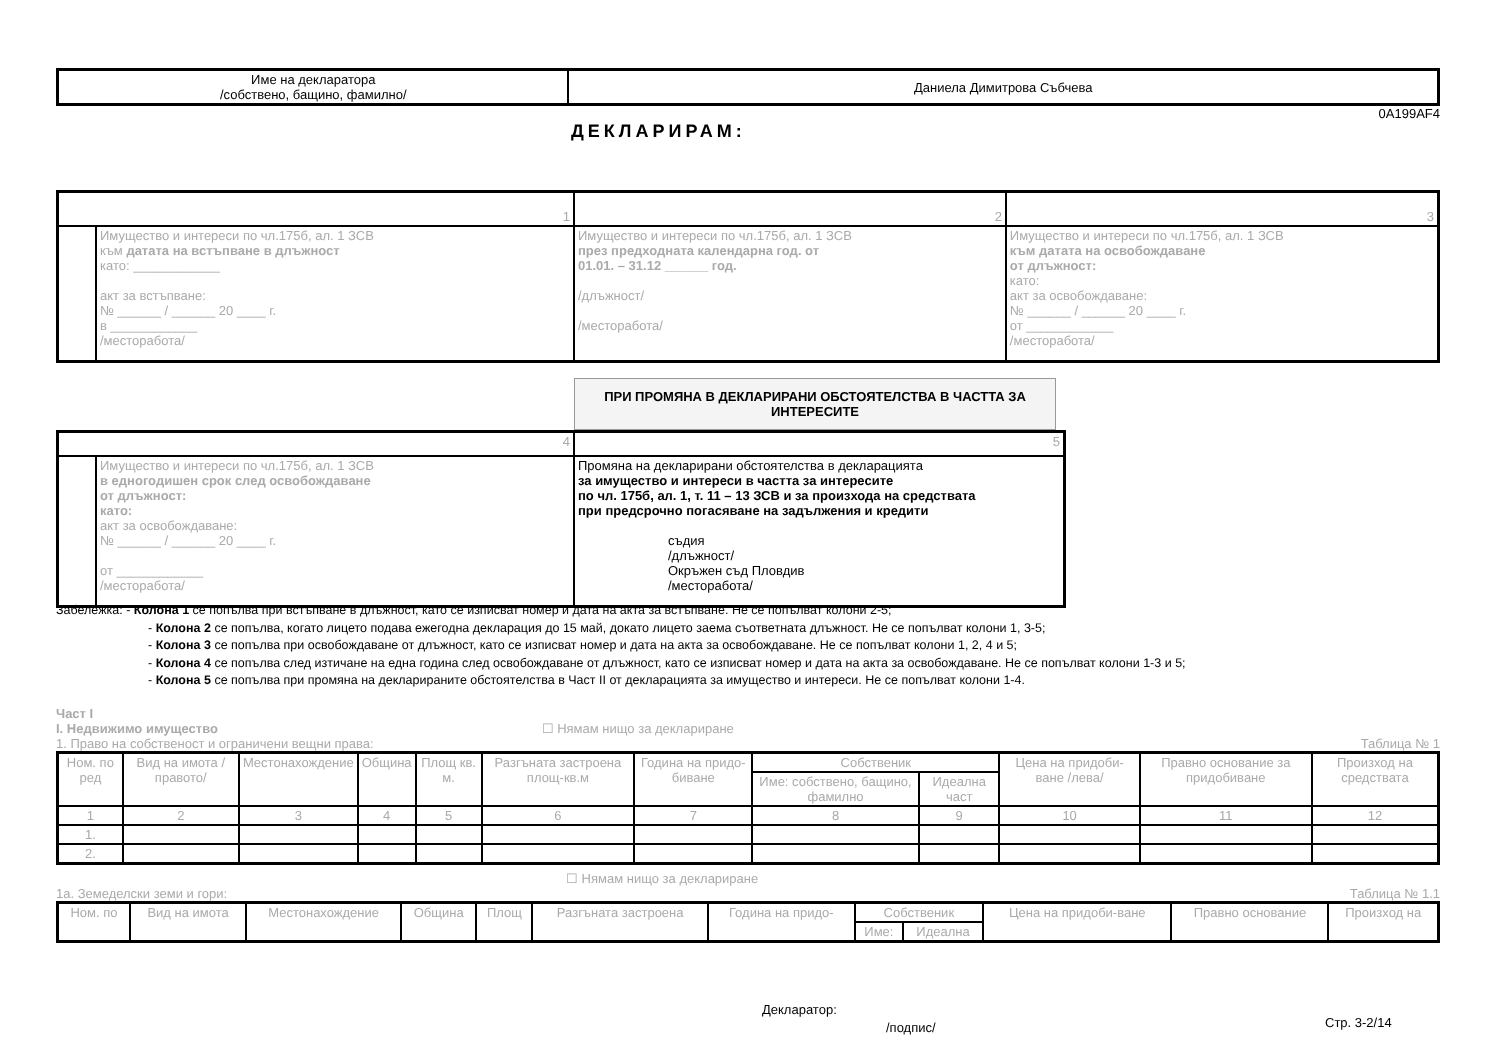| Име на декларатора /собствено, бащино, фамилно/ | Даниела Димитрова Събчева |
0A199AF4
ДЕКЛАРИРАМ:
| 1 | | 2 | 3 |
| | Имущество и интереси по чл.175б, ал. 1 ЗСВ към датата на встъпване в длъжност като: ____________ акт за встъпване: № ______ / ______ 20 ____ г. в ____________ /месторабота/ | Имущество и интереси по чл.175б, ал. 1 ЗСВ през предходната календарна год. от 01.01. – 31.12 ______ год. /длъжност/ /месторабота/ | Имущество и интереси по чл.175б, ал. 1 ЗСВ към датата на освобождаване от длъжност: като: акт за освобождаване: № ______ / ______ 20 ____ г. от ____________ /месторабота/ |
ПРИ ПРОМЯНА В ДЕКЛАРИРАНИ ОБСТОЯТЕЛСТВА В ЧАСТТА ЗА ИНТЕРЕСИТЕ
| 4 | | 5 |
| | Имущество и интереси по чл.175б, ал. 1 ЗСВ в едногодишен срок след освобождаване от длъжност: като: акт за освобождаване: № ______ / ______ 20 ____ г. от ____________ /месторабота/ | Промяна на декларирани обстоятелства в декларацията за имущество и интереси в частта за интересите по чл. 175б, ал. 1, т. 11 – 13 ЗСВ и за произхода на средствата при предсрочно погасяване на задължения и кредити съдия /длъжност/ Окръжен съд Пловдив /месторабота/ |
Забележка: - Колона 1 се попълва при встъпване в длъжност, като се изписват номер и дата на акта за встъпване. Не се попълват колони 2-5;
- Колона 2 се попълва, когато лицето подава ежегодна декларация до 15 май, докато лицето заема съответната длъжност. Не се попълват колони 1, 3-5;
- Колона 3 се попълва при освобождаване от длъжност, като се изписват номер и дата на акта за освобождаване. Не се попълват колони 1, 2, 4 и 5;
- Колона 4 се попълва след изтичане на една година след освобождаване от длъжност, като се изписват номер и дата на акта за освобождаване. Не се попълват колони 1-3 и 5;
- Колона 5 се попълва при промяна на декларираните обстоятелства в Част II от декларацията за имущество и интереси. Не се попълват колони 1-4.
Част I
I. Недвижимо имущество ☐ Нямам нищо за деклариране
1. Право на собственост и ограничени вещни права: Таблица № 1
| Ном. по ред | Вид на имота /правото/ | Местонахождение | Община | Площ кв. м. | Разгъната застроена площ-кв.м | Година на придо-биване | Собственик | | Цена на придоби-ване /лева/ | Правно основание за придобиване | Произход на средствата |
| --- | --- | --- | --- | --- | --- | --- | --- | --- | --- | --- | --- |
| | | | | | | | Име: собствено, бащино, фамилно | Идеална част | | | |
| 1 | 2 | 3 | 4 | 5 | 6 | 7 | 8 | 9 | 10 | 11 | 12 |
| 1. | | | | | | | | | | | |
| 2. | | | | | | | | | | | |
☐ Нямам нищо за деклариране
1а. Земеделски земи и гори: Таблица № 1.1
| Ном. по | Вид на имота | Местонахождение | Община | Площ | Разгъната застроена | Година на придо- | Собственик | | Цена на придоби-ване | Правно основание | Произход на |
| --- | --- | --- | --- | --- | --- | --- | --- | --- | --- | --- | --- |
| | | | | | | | Име: | Идеална | | | |
Декларатор:
/подпис/ Стр. 3-2/14